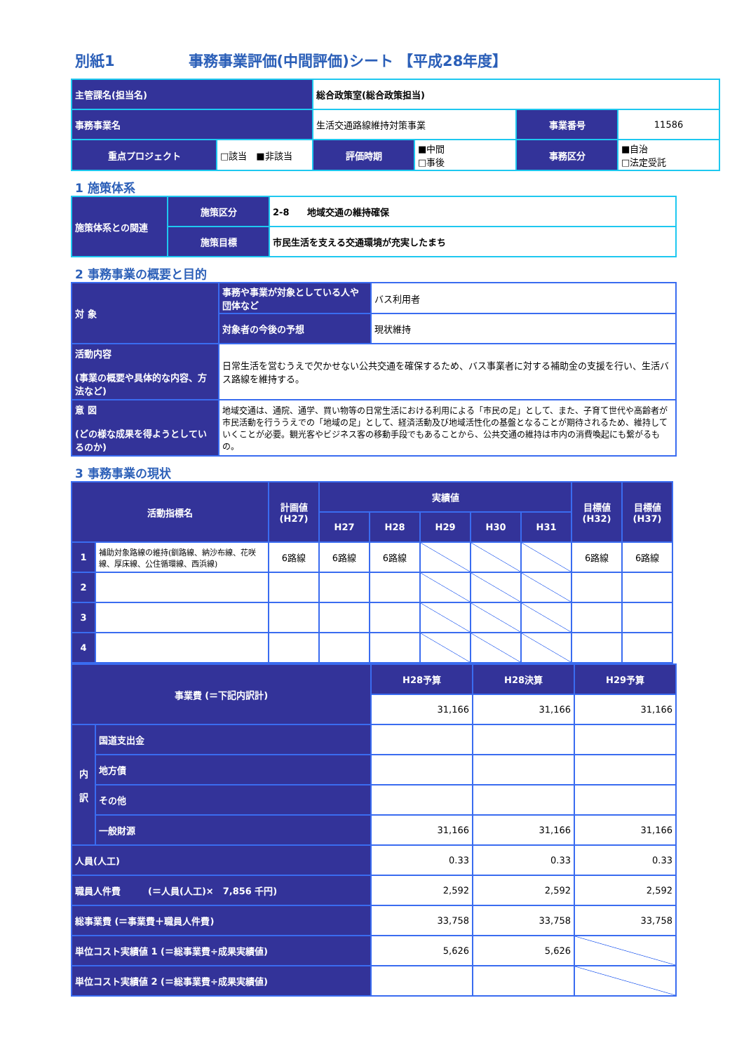別紙1　　　　　事務事業評価(中間評価)シート 【平成28年度】
| 主管課名(担当名) | | 総合政策室(総合政策担当) | | | |
| 事務事業名 | | 生活交通路線維持対策事業 | | 事業番号 | 11586 |
| 重点プロジェクト | □該当 ■非該当 | 評価時期 | ■中間 □事後 | 事務区分 | ■自治 □法定受託 |
1 施策体系
| 施策体系との関連 | 施策区分 | 2-8 地域交通の維持確保 |
| | 施策目標 | 市民生活を支える交通環境が充実したまち |
2 事務事業の概要と目的
| 対 象 | 事務や事業が対象としている人や団体など | バス利用者 |
| | 対象者の今後の予想 | 現状維持 |
| 活動内容 (事業の概要や具体的な内容、方法など) | 日常生活を営むうえで欠かせない公共交通を確保するため、バス事業者に対する補助金の支援を行い、生活バス路線を維持する。 | |
| 意 図 (どの様な成果を得ようとしているのか) | 地域交通は、通院、通学、買い物等の日常生活における利用による「市民の足」として、また、子育て世代や高齢者が市民活動を行ううえでの「地域の足」として、経済活動及び地域活性化の基盤となることが期待されるため、維持していくことが必要。観光客やビジネス客の移動手段でもあることから、公共交通の維持は市内の消費喚起にも繋がるもの。 | |
3 事務事業の現状
| 活動指標名 | | 計画値 (H27) | 実績値 | | | | | 目標値 (H32) | 目標値 (H37) |
| --- | --- | --- | --- | --- | --- | --- | --- | --- | --- |
| | | | H27 | H28 | H29 | H30 | H31 | | |
| 1 | 補助対象路線の維持(釧路線、納沙布線、花咲線、厚床線、公住循環線、西浜線) | 6路線 | 6路線 | 6路線 | | | | 6路線 | 6路線 |
| 2 | | | | | | | | | |
| 3 | | | | | | | | | |
| 4 | | | | | | | | | |
| 事業費 (＝下記内訳計) | | H28予算 | H28決算 | H29予算 |
| --- | --- | --- | --- | --- |
| | | 31,166 | 31,166 | 31,166 |
| 内 訳 | 国道支出金 | | | |
| | 地方債 | | | |
| | その他 | | | |
| | 一般財源 | 31,166 | 31,166 | 31,166 |
| 人員(人工) | | 0.33 | 0.33 | 0.33 |
| 職員人件費 (＝人員(人工)× 7,856 千円) | | 2,592 | 2,592 | 2,592 |
| 総事業費 (＝事業費＋職員人件費) | | 33,758 | 33,758 | 33,758 |
| 単位コスト実績値 1 (＝総事業費÷成果実績値) | | 5,626 | 5,626 | |
| 単位コスト実績値 2 (＝総事業費÷成果実績値) | | | | |